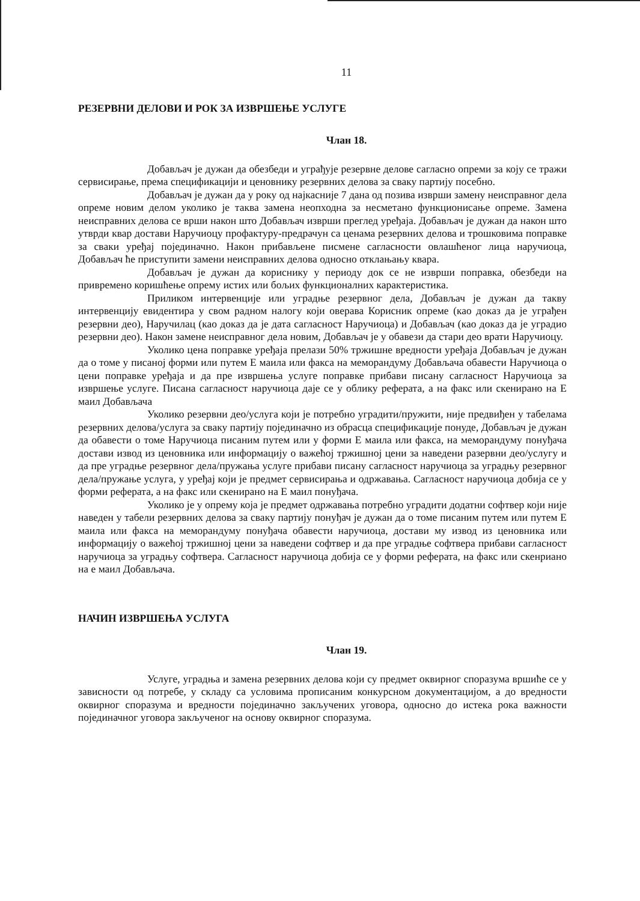11
РЕЗЕРВНИ ДЕЛОВИ И РОК ЗА ИЗВРШЕЊЕ УСЛУГЕ
Члан 18.
Добављач је дужан да обезбеди и уграђује резервне делове сагласно опреми за коју се тражи сервисирање, према спецификацији и ценовнику резервних делова за сваку партију посебно.
Добављач је дужан да у року од најкасније 7 дана од позива изврши замену неисправног дела опреме новим делом уколико је таква замена неопходна за несметано функционисање опреме. Замена неисправних делова се врши након што Добављач изврши преглед уређаја. Добављач је дужан да након што утврди квар достави Наручиоцу профактуру-предрачун са ценама резервних делова и трошковима поправке за сваки уређај појединачно. Након прибављене писмене сагласности овлашћеног лица наручиоца, Добављач ће приступити замени неисправних делова односно отклањању квара.
Добављач је дужан да кориснику у периоду док се не изврши поправка, обезбеди на привремено коришћење опрему истих или бољих функционалних карактеристика.
Приликом интервенције или уградње резервног дела, Добављач је дужан да такву интервенцију евидентира у свом радном налогу који оверава Корисник опреме (као доказ да је уграђен резервни део), Наручилац (као доказ да је дата сагласност Наручиоца) и Добављач (као доказ да је уградио резервни део). Након замене неисправног дела новим, Добављач је у обавези да стари део врати Наручиоцу.
Уколико цена поправке уређаја прелази 50% тржишне вредности уређаја Добављач је дужан да о томе у писаној форми или путем Е маила или факса на меморандуму Добављача обавести Наручиоца о цени поправке уређаја и да пре извршења услуге поправке прибави писану сагласност Наручиоца за извршење услуге. Писана сагласност наручиоца даје се у облику реферата, а на факс или скенирано на Е маил Добављача
Уколико резервни део/услуга који је потребно уградити/пружити, није предвиђен у табелама резервних делова/услуга за сваку партију појединачно из обрасца спецификације понуде, Добављач је дужан да обавести о томе Наручиоца писаним путем или у форми Е маила или факса, на меморандуму понуђача достави извод из ценовника или информацију о важећој тржишној цени за наведени разервни део/услугу и да пре уградње резервног дела/пружања услуге прибави писану сагласност наручиоца за уградњу резервног дела/пружање услуга, у уређај који је предмет сервисирања и одржавања. Сагласност наручиоца добија се у форми реферата, а на факс или скенирано на Е маил понуђача.
Уколико је у опрему која је предмет одржавања потребно уградити додатни софтвер који није наведен у табели резервних делова за сваку партију понуђач је дужан да о томе писаним путем или путем Е маила или факса на меморандуму понуђача обавести наручиоца, достави му извод из ценовника или информацију о важећој тржишној цени за наведени софтвер и да пре уградње софтвера прибави сагласност наручиоца за уградњу софтвера. Сагласност наручиоца добија се у форми реферата, на факс или скенриано на е маил Добављача.
НАЧИН ИЗВРШЕЊА УСЛУГА
Члан 19.
Услуге, уградња и замена резервних делова који су предмет оквирног споразума вршиће се у зависности од потребе, у складу са условима прописаним конкурсном документацијом, а до вредности оквирног споразума и вредности појединачно закључених уговора, односно до истека рока важности појединачног уговора закљученог на основу оквирног споразума.